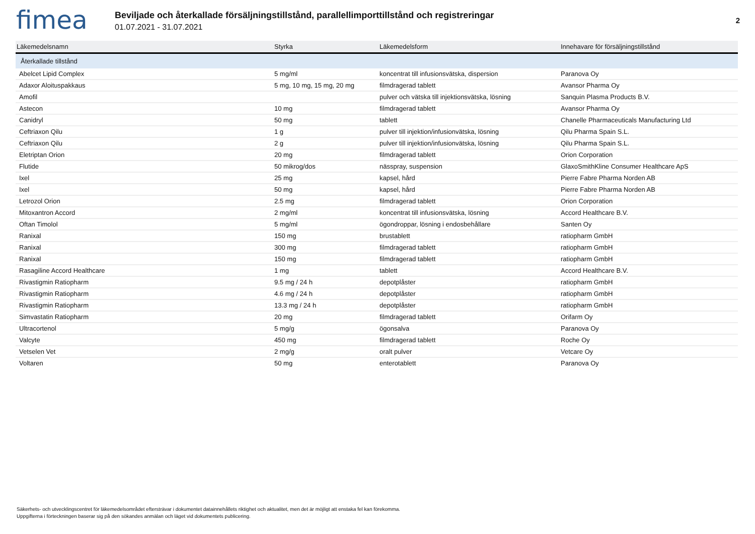fimea
Beviljade och återkallade försäljningstillstånd, parallellimporttillstånd och registreringar
01.07.2021 - 31.07.2021
2
| Läkemedelsnamn | Styrka | Läkemedelsform | Innehavare för försäljningstillstånd |
| --- | --- | --- | --- |
| Återkallade tillstånd | | | |
| Abelcet Lipid Complex | 5 mg/ml | koncentrat till infusionsvätska, dispersion | Paranova Oy |
| Adaxor Aloituspakkaus | 5 mg, 10 mg, 15 mg, 20 mg | filmdragerad tablett | Avansor Pharma Oy |
| Amofil | | pulver och vätska till injektionsvätska, lösning | Sanquin Plasma Products B.V. |
| Astecon | 10 mg | filmdragerad tablett | Avansor Pharma Oy |
| Canidryl | 50 mg | tablett | Chanelle Pharmaceuticals Manufacturing Ltd |
| Ceftriaxon Qilu | 1 g | pulver till injektion/infusionvätska, lösning | Qilu Pharma Spain S.L. |
| Ceftriaxon Qilu | 2 g | pulver till injektion/infusionvätska, lösning | Qilu Pharma Spain S.L. |
| Eletriptan Orion | 20 mg | filmdragerad tablett | Orion Corporation |
| Flutide | 50 mikrog/dos | nässpray, suspension | GlaxoSmithKline Consumer Healthcare ApS |
| Ixel | 25 mg | kapsel, hård | Pierre Fabre Pharma Norden AB |
| Ixel | 50 mg | kapsel, hård | Pierre Fabre Pharma Norden AB |
| Letrozol Orion | 2.5 mg | filmdragerad tablett | Orion Corporation |
| Mitoxantron Accord | 2 mg/ml | koncentrat till infusionsvätska, lösning | Accord Healthcare B.V. |
| Oftan Timolol | 5 mg/ml | ögondroppar, lösning i endosbehållare | Santen Oy |
| Ranixal | 150 mg | brustablett | ratiopharm GmbH |
| Ranixal | 300 mg | filmdragerad tablett | ratiopharm GmbH |
| Ranixal | 150 mg | filmdragerad tablett | ratiopharm GmbH |
| Rasagiline Accord Healthcare | 1 mg | tablett | Accord Healthcare B.V. |
| Rivastigmin Ratiopharm | 9.5 mg / 24 h | depotplåster | ratiopharm GmbH |
| Rivastigmin Ratiopharm | 4.6 mg / 24 h | depotplåster | ratiopharm GmbH |
| Rivastigmin Ratiopharm | 13.3 mg / 24 h | depotplåster | ratiopharm GmbH |
| Simvastatin Ratiopharm | 20 mg | filmdragerad tablett | Orifarm Oy |
| Ultracortenol | 5 mg/g | ögonsalva | Paranova Oy |
| Valcyte | 450 mg | filmdragerad tablett | Roche Oy |
| Vetselen Vet | 2 mg/g | oralt pulver | Vetcare Oy |
| Voltaren | 50 mg | enterotablett | Paranova Oy |
Säkerhets- och utvecklingscentret för läkemedelsområdet eftersträvar i dokumentet datainnehållets riktighet och aktualitet, men det är möjligt att enstaka fel kan förekomma.
Uppgifterna i förteckningen baserar sig på den sökandes anmälan och läget vid dokumentets publicering.